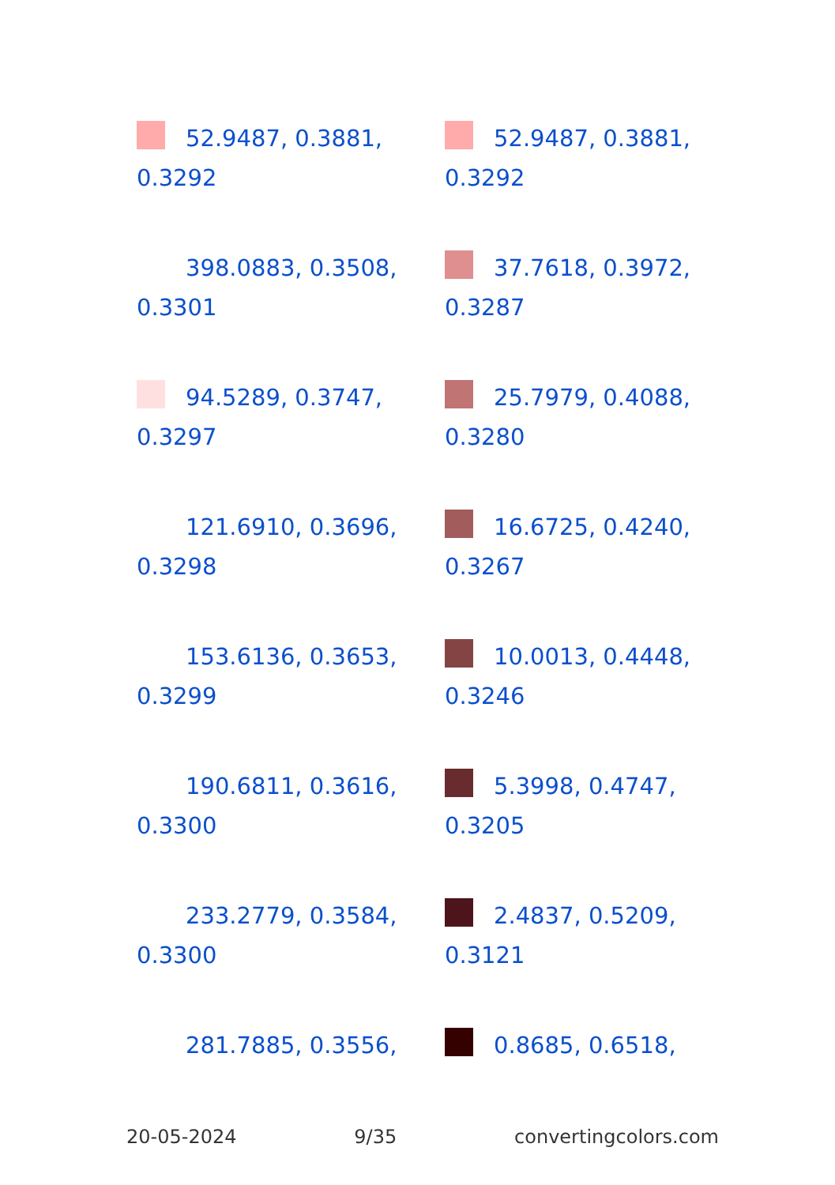52.9487, 0.3881,
0.3292
52.9487, 0.3881,
0.3292
398.0883, 0.3508,
0.3301
37.7618, 0.3972,
0.3287
94.5289, 0.3747,
0.3297
25.7979, 0.4088,
0.3280
121.6910, 0.3696,
0.3298
16.6725, 0.4240,
0.3267
153.6136, 0.3653,
0.3299
10.0013, 0.4448,
0.3246
190.6811, 0.3616,
0.3300
5.3998, 0.4747,
0.3205
233.2779, 0.3584,
0.3300
2.4837, 0.5209,
0.3121
281.7885, 0.3556,
0.8685, 0.6518,
20-05-2024 9/35 convertingcolors.com